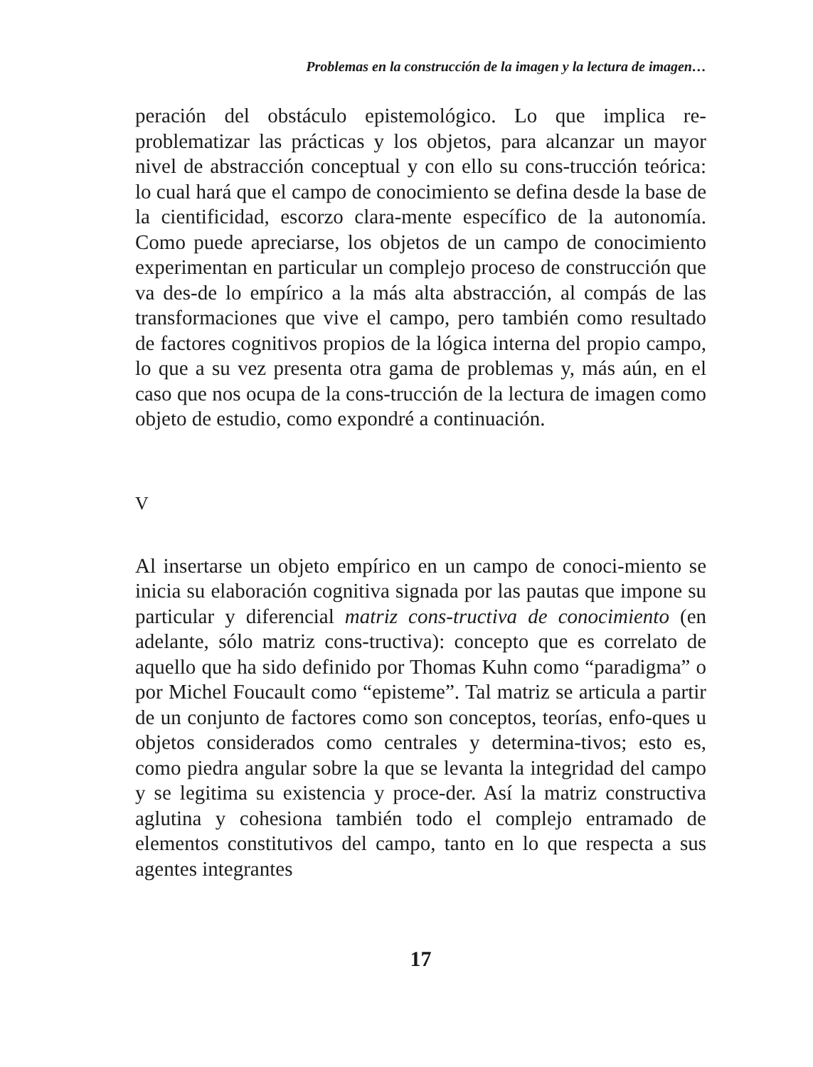Problemas en la construcción de la imagen y la lectura de imagen…
peración del obstáculo epistemológico. Lo que implica re-problematizar las prácticas y los objetos, para alcanzar un mayor nivel de abstracción conceptual y con ello su cons-trucción teórica: lo cual hará que el campo de conocimiento se defina desde la base de la cientificidad, escorzo clara-mente específico de la autonomía. Como puede apreciarse, los objetos de un campo de conocimiento experimentan en particular un complejo proceso de construcción que va des-de lo empírico a la más alta abstracción, al compás de las transformaciones que vive el campo, pero también como resultado de factores cognitivos propios de la lógica interna del propio campo, lo que a su vez presenta otra gama de problemas y, más aún, en el caso que nos ocupa de la cons-trucción de la lectura de imagen como objeto de estudio, como expondré a continuación.
V
Al insertarse un objeto empírico en un campo de conoci-miento se inicia su elaboración cognitiva signada por las pautas que impone su particular y diferencial matriz cons-tructiva de conocimiento (en adelante, sólo matriz cons-tructiva): concepto que es correlato de aquello que ha sido definido por Thomas Kuhn como “paradigma” o por Michel Foucault como “episteme”. Tal matriz se articula a partir de un conjunto de factores como son conceptos, teorías, enfo-ques u objetos considerados como centrales y determina-tivos; esto es, como piedra angular sobre la que se levanta la integridad del campo y se legitima su existencia y proce-der. Así la matriz constructiva aglutina y cohesiona también todo el complejo entramado de elementos constitutivos del campo, tanto en lo que respecta a sus agentes integrantes
17